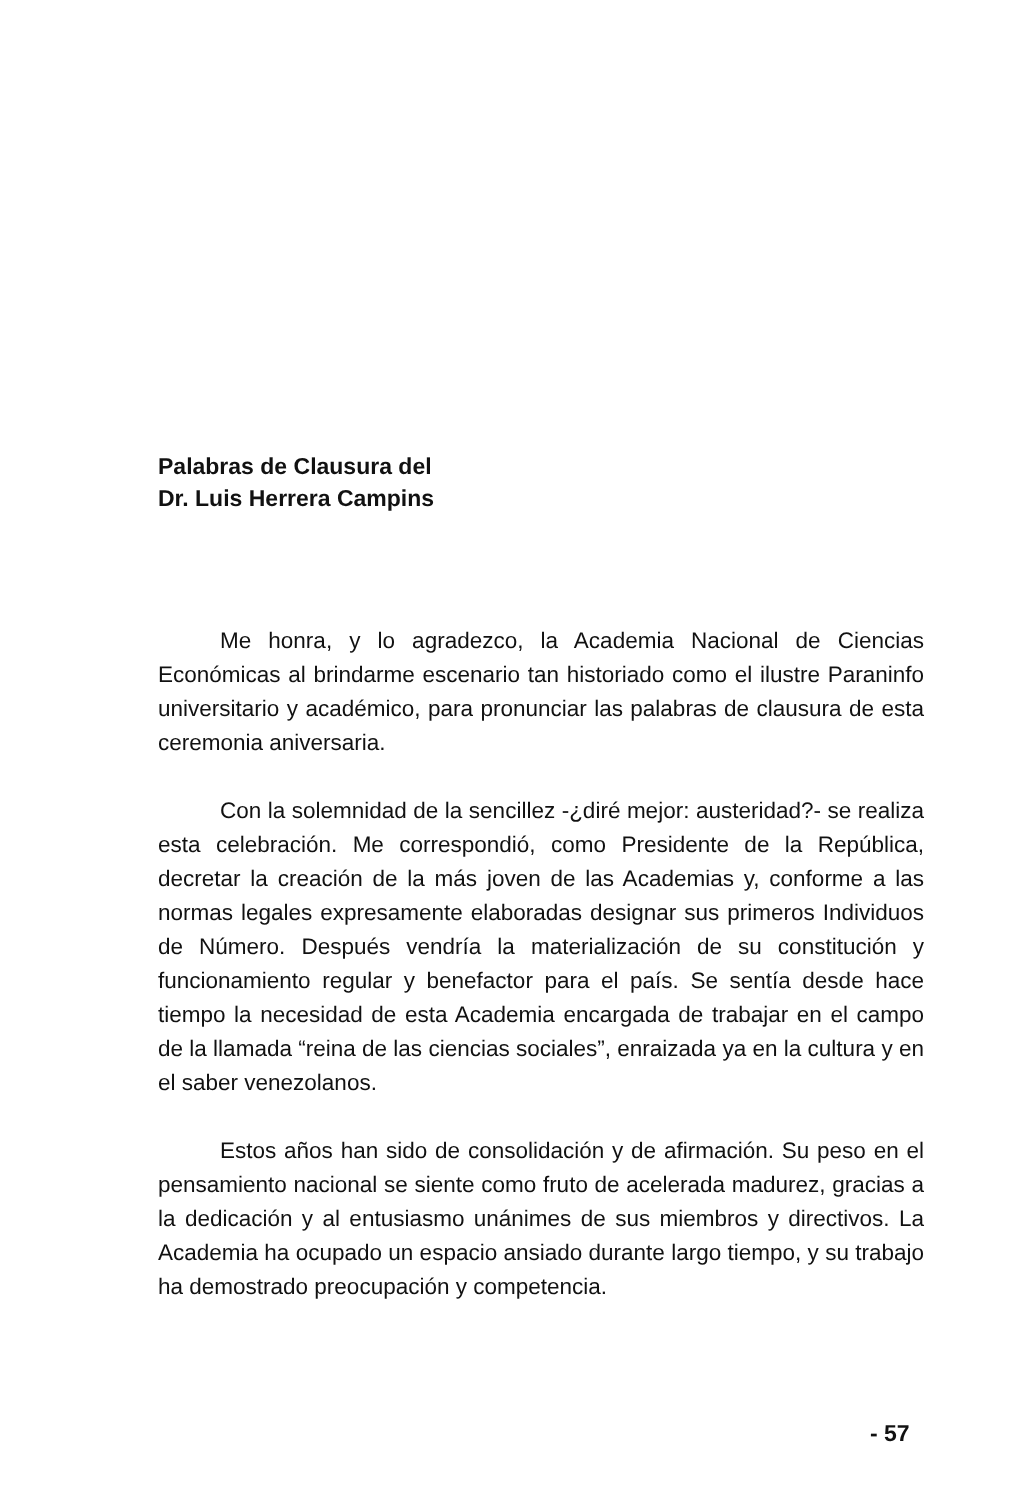Palabras de Clausura del
Dr. Luis Herrera Campins
Me honra, y lo agradezco, la Academia Nacional de Ciencias Económicas al brindarme escenario tan historiado como el ilustre Paraninfo universitario y académico, para pronunciar las palabras de clausura de esta ceremonia aniversaria.
Con la solemnidad de la sencillez -¿diré mejor: austeridad?- se realiza esta celebración. Me correspondió, como Presidente de la República, decretar la creación de la más joven de las Academias y, conforme a las normas legales expresamente elaboradas designar sus primeros Individuos de Número. Después vendría la materialización de su constitución y funcionamiento regular y benefactor para el país. Se sentía desde hace tiempo la necesidad de esta Academia encargada de trabajar en el campo de la llamada “reina de las ciencias sociales”, enraizada ya en la cultura y en el saber venezolanos.
Estos años han sido de consolidación y de afirmación. Su peso en el pensamiento nacional se siente como fruto de acelerada madurez, gracias a la dedicación y al entusiasmo unánimes de sus miembros y directivos. La Academia ha ocupado un espacio ansiado durante largo tiempo, y su trabajo ha demostrado preocupación y competencia.
- 57